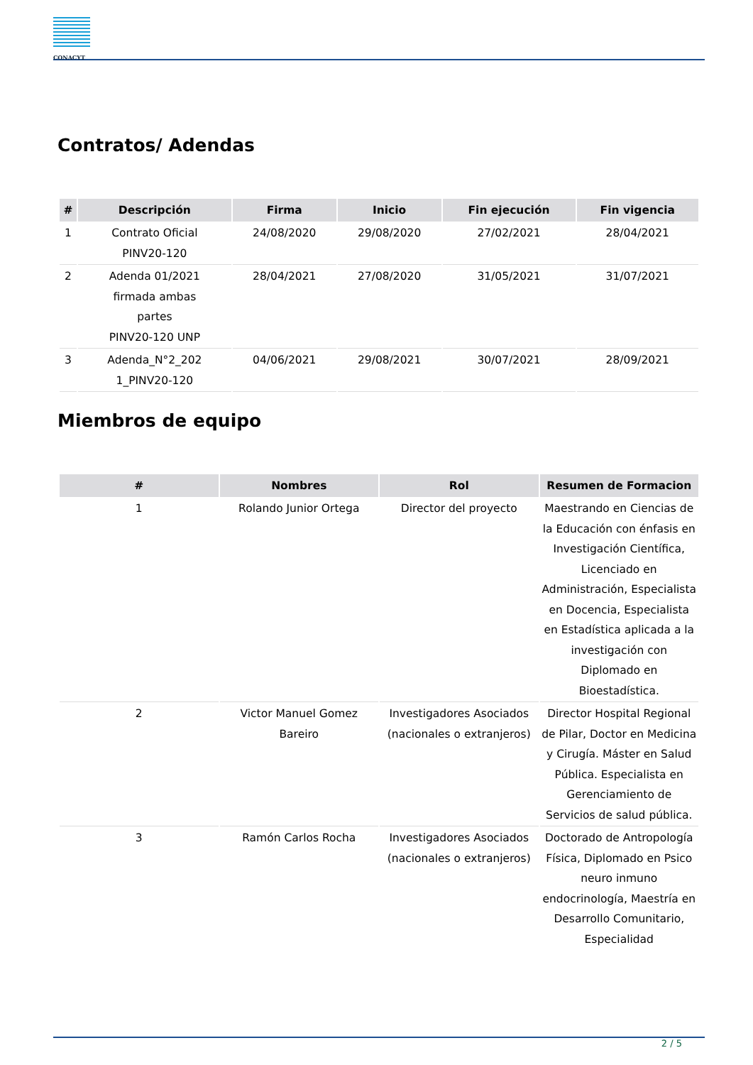CONACYT
Contratos/ Adendas
| # | Descripción | Firma | Inicio | Fin ejecución | Fin vigencia |
| --- | --- | --- | --- | --- | --- |
| 1 | Contrato Oficial PINV20-120 | 24/08/2020 | 29/08/2020 | 27/02/2021 | 28/04/2021 |
| 2 | Adenda 01/2021 firmada ambas partes PINV20-120 UNP | 28/04/2021 | 27/08/2020 | 31/05/2021 | 31/07/2021 |
| 3 | Adenda_N°2_202 1_PINV20-120 | 04/06/2021 | 29/08/2021 | 30/07/2021 | 28/09/2021 |
Miembros de equipo
| # | Nombres | Rol | Resumen de Formacion |
| --- | --- | --- | --- |
| 1 | Rolando Junior Ortega | Director del proyecto | Maestrando en Ciencias de la Educación con énfasis en Investigación Científica, Licenciado en Administración, Especialista en Docencia, Especialista en Estadística aplicada a la investigación con Diplomado en Bioestadística. |
| 2 | Victor Manuel Gomez Bareiro | Investigadores Asociados (nacionales o extranjeros) | Director Hospital Regional de Pilar, Doctor en Medicina y Cirugía. Máster en Salud Pública. Especialista en Gerenciamiento de Servicios de salud pública. |
| 3 | Ramón Carlos Rocha | Investigadores Asociados (nacionales o extranjeros) | Doctorado de Antropología Física, Diplomado en Psico neuro inmuno endocrinología, Maestría en Desarrollo Comunitario, Especialidad |
2 / 5